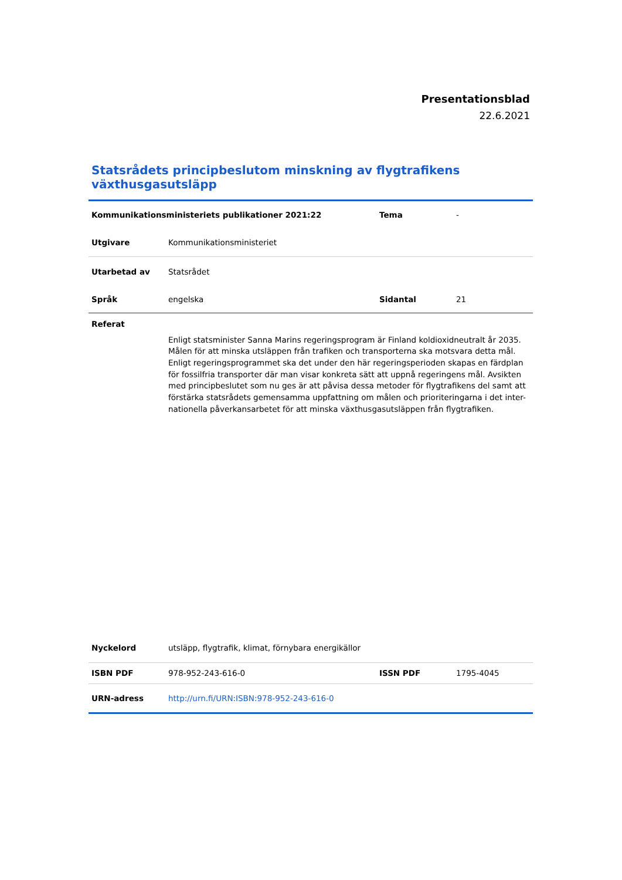Presentationsblad
22.6.2021
Statsrådets principbeslutom minskning av flygtrafikens växthusgasutsläpp
| Kommunikationsministeriets publikationer 2021:22 | | Tema | - |
| Utgivare | Kommunikationsministeriet | | |
| Utarbetad av | Statsrådet | | |
| Språk | engelska | Sidantal | 21 |
| Referat | | | |
| | Enligt statsminister Sanna Marins regeringsprogram är Finland koldioxidneutralt år 2035. Målen för att minska utsläppen från trafiken och transporterna ska motsvara detta mål. Enligt regeringsprogrammet ska det under den här regeringsperioden skapas en färdplan för fossilfria transporter där man visar konkreta sätt att uppnå regeringens mål. Avsikten med principbeslutet som nu ges är att påvisa dessa metoder för flygtrafikens del samt att förstärka statsrådets gemensamma uppfattning om målen och prioriteringarna i det inter-nationella påverkansarbetet för att minska växthusgasutsläppen från flygtrafiken. | | |
| Nyckelord | utsläpp, flygtrafik, klimat, förnybara energikällor | | |
| ISBN PDF | 978-952-243-616-0 | ISSN PDF | 1795-4045 |
| URN-adress | http://urn.fi/URN:ISBN:978-952-243-616-0 | | |